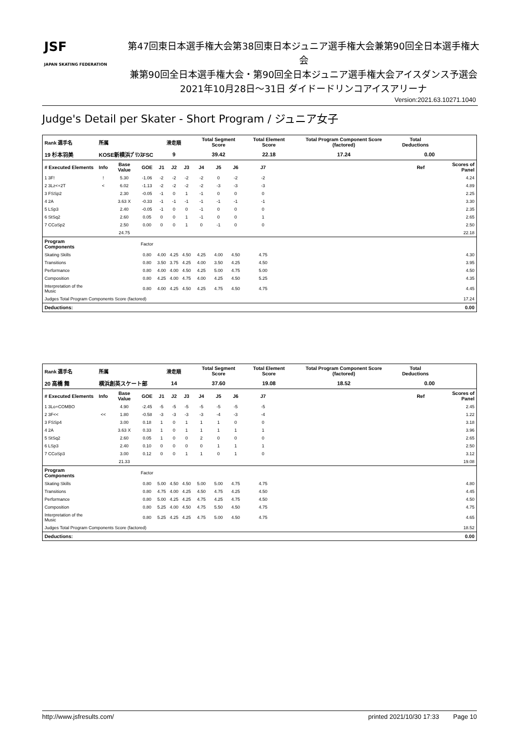JSF
JAPAN SKATING FEDERATION
第47回東日本選手権大会第38回東日本ジュニア選手権大会兼第90回全日本選手権大会
兼第90回全日本選手権大会・第90回全日本ジュニア選手権大会アイスダンス予選会
2021年10月28日～31日 ダイドードリンコアイスアリーナ
Version:2021.63.10271.1040
Judge's Detail per Skater - Short Program / ジュニア女子
| Rank 選手名 | 所属 | | | 滑走順 | | | Total Segment Score | | | Total Element Score | | Total Program Component Score (factored) | | Total Deductions | | |
| --- | --- | --- | --- | --- | --- | --- | --- | --- | --- | --- | --- | --- | --- | --- | --- | --- |
| 19 杉本羽美 | KOSE新横浜ﾌﾟﾘﾝｽFSC | | | 9 | | | 39.42 | | | 22.18 | | 17.24 | | 0.00 | | |
| # Executed Elements | Info | Base Value | GOE | J1 | J2 | J3 | J4 | J5 | J6 | J7 | | | | | Ref | Scores of Panel |
| 1 3F! | ! | 5.30 | -1.06 | -2 | -2 | -2 | -2 | 0 | -2 | -2 | | | | | | 4.24 |
| 2 3Lz<+2T | < | 6.02 | -1.13 | -2 | -2 | -2 | -2 | -3 | -3 | -3 | | | | | | 4.89 |
| 3 FSSp2 | | 2.30 | -0.05 | -1 | 0 | 1 | -1 | 0 | 0 | 0 | | | | | | 2.25 |
| 4 2A | | 3.63 X | -0.33 | -1 | -1 | -1 | -1 | -1 | -1 | -1 | | | | | | 3.30 |
| 5 LSp3 | | 2.40 | -0.05 | -1 | 0 | 0 | -1 | 0 | 0 | 0 | | | | | | 2.35 |
| 6 StSq2 | | 2.60 | 0.05 | 0 | 0 | 1 | -1 | 0 | 0 | 1 | | | | | | 2.65 |
| 7 CCoSp2 | | 2.50 | 0.00 | 0 | 0 | 1 | 0 | -1 | 0 | 0 | | | | | | 2.50 |
| | | 24.75 | | | | | | | | | | | | | | 22.18 |
| Program Components | | | Factor | | | | | | | | | | | | | |
| Skating Skills | | | 0.80 | 4.00 | 4.25 | 4.50 | 4.25 | 4.00 | 4.50 | 4.75 | | | | | | 4.30 |
| Transitions | | | 0.80 | 3.50 | 3.75 | 4.25 | 4.00 | 3.50 | 4.25 | 4.50 | | | | | | 3.95 |
| Performance | | | 0.80 | 4.00 | 4.00 | 4.50 | 4.25 | 5.00 | 4.75 | 5.00 | | | | | | 4.50 |
| Composition | | | 0.80 | 4.25 | 4.00 | 4.75 | 4.00 | 4.25 | 4.50 | 5.25 | | | | | | 4.35 |
| Interpretation of the Music | | | 0.80 | 4.00 | 4.25 | 4.50 | 4.25 | 4.75 | 4.50 | 4.75 | | | | | | 4.45 |
| Judges Total Program Components Score (factored) | | | | | | | | | | | | | | | | 17.24 |
| Deductions: | | | | | | | | | | | | | | | | 0.00 |
| Rank 選手名 | 所属 | | | 滑走順 | | | Total Segment Score | | | Total Element Score | | Total Program Component Score (factored) | | Total Deductions | | |
| --- | --- | --- | --- | --- | --- | --- | --- | --- | --- | --- | --- | --- | --- | --- | --- | --- |
| 20 高橋 舞 | 横浜創英スケート部 | | | 14 | | | 37.60 | | | 19.08 | | 18.52 | | 0.00 | | |
| # Executed Elements | Info | Base Value | GOE | J1 | J2 | J3 | J4 | J5 | J6 | J7 | | | | | Ref | Scores of Panel |
| 1 3Lo+COMBO | | 4.90 | -2.45 | -5 | -5 | -5 | -5 | -5 | -5 | -5 | | | | | | 2.45 |
| 2 3F<< | << | 1.80 | -0.58 | -3 | -3 | -3 | -3 | -4 | -3 | -4 | | | | | | 1.22 |
| 3 FSSp4 | | 3.00 | 0.18 | 1 | 0 | 1 | 1 | 1 | 0 | 0 | | | | | | 3.18 |
| 4 2A | | 3.63 X | 0.33 | 1 | 0 | 1 | 1 | 1 | 1 | 1 | | | | | | 3.96 |
| 5 StSq2 | | 2.60 | 0.05 | 1 | 0 | 0 | 2 | 0 | 0 | 0 | | | | | | 2.65 |
| 6 LSp3 | | 2.40 | 0.10 | 0 | 0 | 0 | 0 | 1 | 1 | 1 | | | | | | 2.50 |
| 7 CCoSp3 | | 3.00 | 0.12 | 0 | 0 | 1 | 1 | 0 | 1 | 0 | | | | | | 3.12 |
| | | 21.33 | | | | | | | | | | | | | | 19.08 |
| Program Components | | | Factor | | | | | | | | | | | | | |
| Skating Skills | | | 0.80 | 5.00 | 4.50 | 4.50 | 5.00 | 5.00 | 4.75 | 4.75 | | | | | | 4.80 |
| Transitions | | | 0.80 | 4.75 | 4.00 | 4.25 | 4.50 | 4.75 | 4.25 | 4.50 | | | | | | 4.45 |
| Performance | | | 0.80 | 5.00 | 4.25 | 4.25 | 4.75 | 4.25 | 4.75 | 4.50 | | | | | | 4.50 |
| Composition | | | 0.80 | 5.25 | 4.00 | 4.50 | 4.75 | 5.50 | 4.50 | 4.75 | | | | | | 4.75 |
| Interpretation of the Music | | | 0.80 | 5.25 | 4.25 | 4.25 | 4.75 | 5.00 | 4.50 | 4.75 | | | | | | 4.65 |
| Judges Total Program Components Score (factored) | | | | | | | | | | | | | | | | 18.52 |
| Deductions: | | | | | | | | | | | | | | | | 0.00 |
http://www.jsfresults.com/ printed 2021/10/30 17:33 Page 10